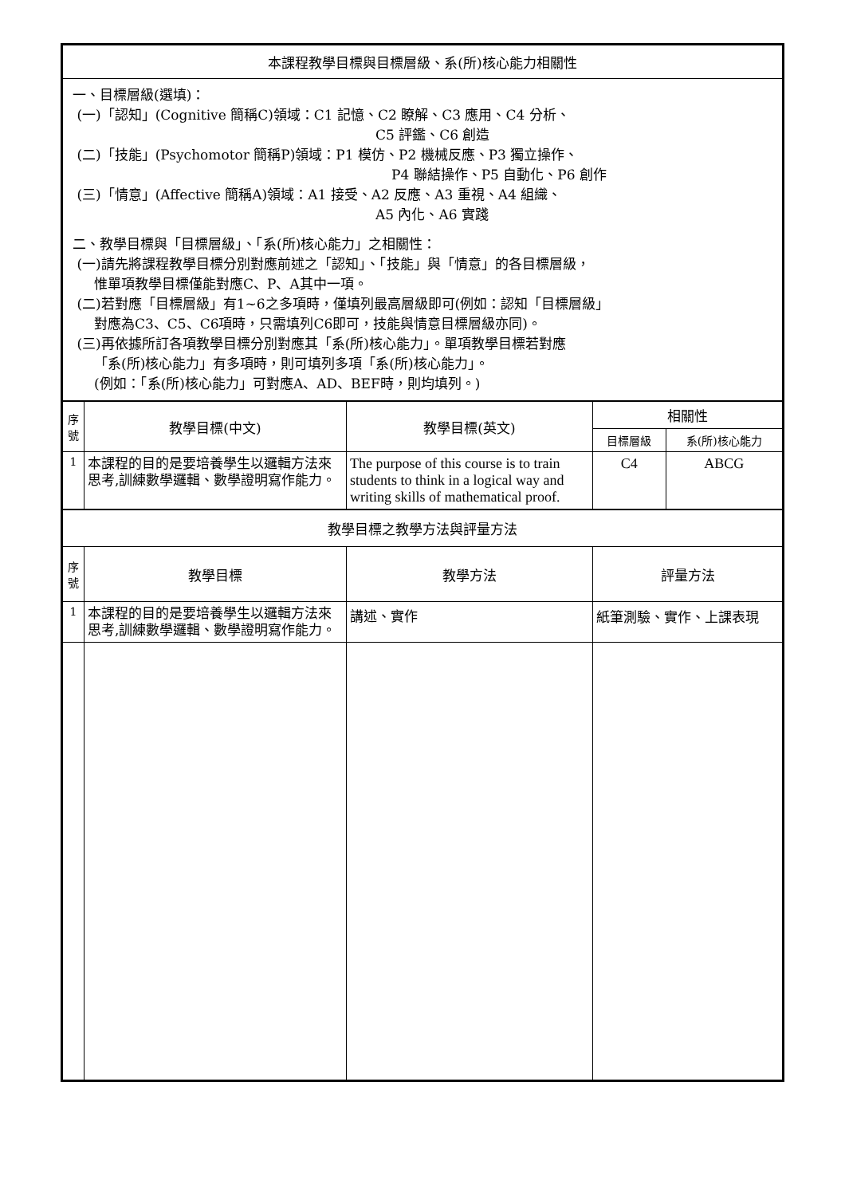| 本課程教學目標與目標層級、系(所)核心能力相關性 | | | | |
| 一、目標層級(選填)： (一)「認知」(Cognitive 簡稱C)領域：C1 記憶、C2 瞭解、C3 應用、C4 分析、 C5 評鑑、C6 創造 (二)「技能」(Psychomotor 簡稱P)領域：P1 模仿、P2 機械反應、P3 獨立操作、 P4 聯結操作、P5 自動化、P6 創作 (三)「情意」(Affective 簡稱A)領域：A1 接受、A2 反應、A3 重視、A4 組織、 A5 內化、A6 實踐 二、教學目標與「目標層級」、「系(所)核心能力」之相關性： (一)請先將課程教學目標分別對應前述之「認知」、「技能」與「情意」的各目標層級， 惟單項教學目標僅能對應C、P、A其中一項。 (二)若對應「目標層級」有1~6之多項時，僅填列最高層級即可(例如：認知「目標層級」 對應為C3、C5、C6項時，只需填列C6即可，技能與情意目標層級亦同)。 (三)再依據所訂各項教學目標分別對應其「系(所)核心能力」。單項教學目標若對應 「系(所)核心能力」有多項時，則可填列多項「系(所)核心能力」。 (例如：「系(所)核心能力」可對應A、AD、BEF時，則均填列。) | | | | |
| 序 號 | 教學目標(中文) | 教學目標(英文) | 相關性 | |
| | | | 目標層級 | 系(所)核心能力 |
| 1 | 本課程的目的是要培養學生以邏輯方法來思考,訓練數學邏輯、數學證明寫作能力。 | The purpose of this course is to train students to think in a logical way and writing skills of mathematical proof. | C4 | ABCG |
| 教學目標之教學方法與評量方法 | | | | |
| 序 號 | 教學目標 | 教學方法 | 評量方法 | |
| 1 | 本課程的目的是要培養學生以邏輯方法來思考,訓練數學邏輯、數學證明寫作能力。 | 講述、實作 | 紙筆測驗、實作、上課表現 | |